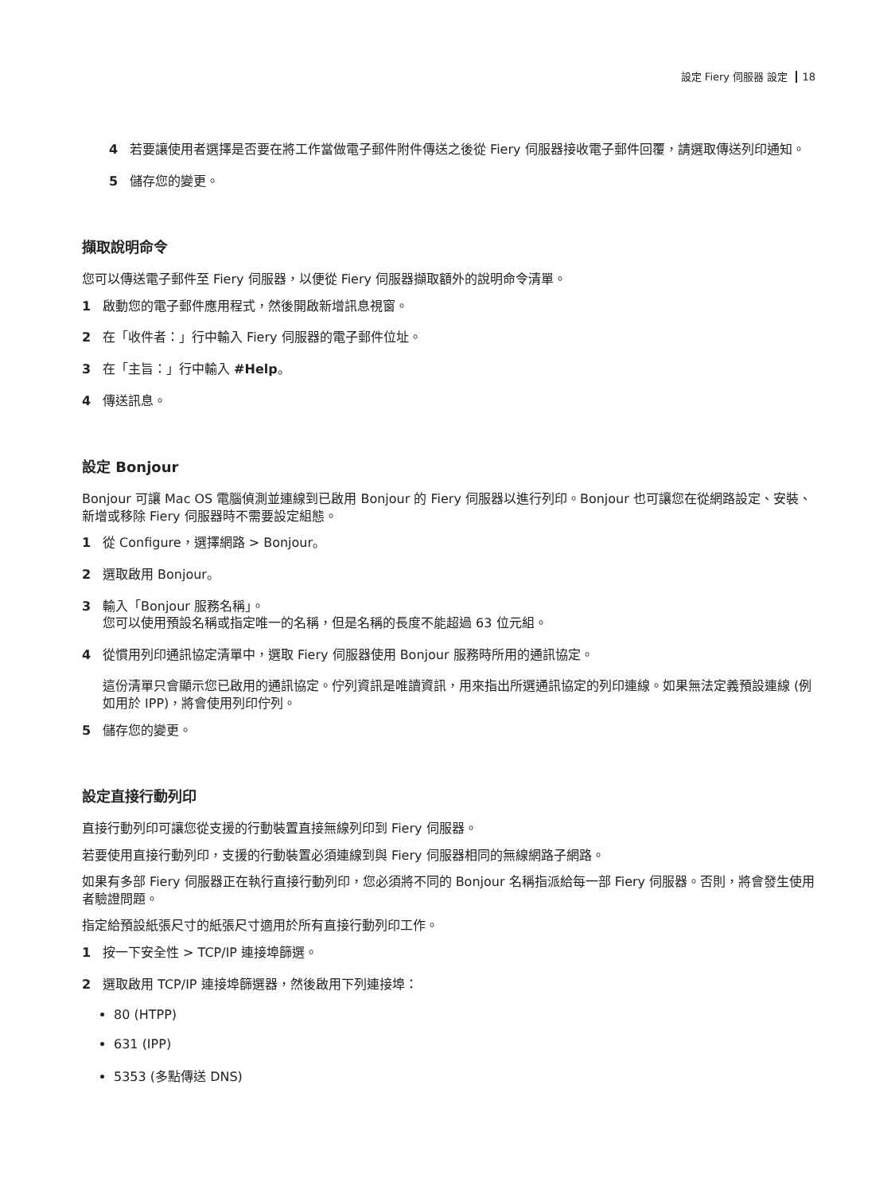設定 Fiery 伺服器 設定 18
4 若要讓使用者選擇是否要在將工作當做電子郵件附件傳送之後從 Fiery 伺服器接收電子郵件回覆，請選取傳送列印通知。
5 儲存您的變更。
擷取說明命令
您可以傳送電子郵件至 Fiery 伺服器，以便從 Fiery 伺服器擷取額外的說明命令清單。
1 啟動您的電子郵件應用程式，然後開啟新增訊息視窗。
2 在「收件者：」行中輸入 Fiery 伺服器的電子郵件位址。
3 在「主旨：」行中輸入 #Help。
4 傳送訊息。
設定 Bonjour
Bonjour 可讓 Mac OS 電腦偵測並連線到已啟用 Bonjour 的 Fiery 伺服器以進行列印。Bonjour 也可讓您在從網路設定、安裝、新增或移除 Fiery 伺服器時不需要設定組態。
1 從 Configure，選擇網路 > Bonjour。
2 選取啟用 Bonjour。
3 輸入「Bonjour 服務名稱」。
您可以使用預設名稱或指定唯一的名稱，但是名稱的長度不能超過 63 位元組。
4 從慣用列印通訊協定清單中，選取 Fiery 伺服器使用 Bonjour 服務時所用的通訊協定。
這份清單只會顯示您已啟用的通訊協定。佇列資訊是唯讀資訊，用來指出所選通訊協定的列印連線。如果無法定義預設連線 (例如用於 IPP)，將會使用列印佇列。
5 儲存您的變更。
設定直接行動列印
直接行動列印可讓您從支援的行動裝置直接無線列印到 Fiery 伺服器。
若要使用直接行動列印，支援的行動裝置必須連線到與 Fiery 伺服器相同的無線網路子網路。
如果有多部 Fiery 伺服器正在執行直接行動列印，您必須將不同的 Bonjour 名稱指派給每一部 Fiery 伺服器。否則，將會發生使用者驗證問題。
指定給預設紙張尺寸的紙張尺寸適用於所有直接行動列印工作。
1 按一下安全性 > TCP/IP 連接埠篩選。
2 選取啟用 TCP/IP 連接埠篩選器，然後啟用下列連接埠：
80 (HTPP)
631 (IPP)
5353 (多點傳送 DNS)